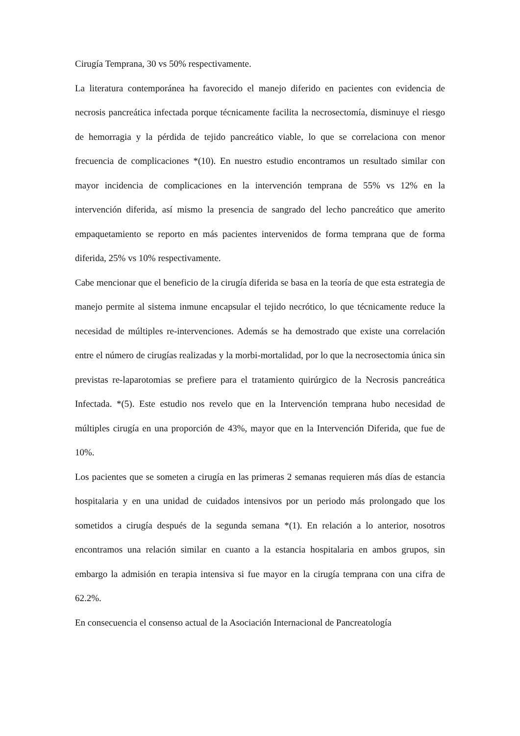Cirugía Temprana, 30 vs 50% respectivamente.
La literatura contemporánea ha favorecido el manejo diferido en pacientes con evidencia de necrosis pancreática infectada porque técnicamente facilita la necrosectomía, disminuye el riesgo de hemorragia y la pérdida de tejido pancreático viable, lo que se correlaciona con menor frecuencia de complicaciones *(10). En nuestro estudio encontramos un resultado similar con mayor incidencia de complicaciones en la intervención temprana de 55% vs 12% en la intervención diferida, así mismo la presencia de sangrado del lecho pancreático que amerito empaquetamiento se reporto en más pacientes intervenidos de forma temprana que de forma diferida, 25% vs 10% respectivamente.
Cabe mencionar que el beneficio de la cirugía diferida se basa en la teoría de que esta estrategia de manejo permite al sistema inmune encapsular el tejido necrótico, lo que técnicamente reduce la necesidad de múltiples re-intervenciones. Además se ha demostrado que existe una correlación entre el número de cirugías realizadas y la morbi-mortalidad, por lo que la necrosectomia única sin previstas re-laparotomias se prefiere para el tratamiento quirúrgico de la Necrosis pancreática Infectada. *(5). Este estudio nos revelo que en la Intervención temprana hubo necesidad de múltiples cirugía en una proporción de 43%, mayor que en la Intervención Diferida, que fue de 10%.
Los pacientes que se someten a cirugía en las primeras 2 semanas requieren más días de estancia hospitalaria y en una unidad de cuidados intensivos por un periodo más prolongado que los sometidos a cirugía después de la segunda semana *(1). En relación a lo anterior, nosotros encontramos una relación similar en cuanto a la estancia hospitalaria en ambos grupos, sin embargo la admisión en terapia intensiva si fue mayor en la cirugía temprana con una cifra de 62.2%.
En consecuencia el consenso actual de la Asociación Internacional de Pancreatología